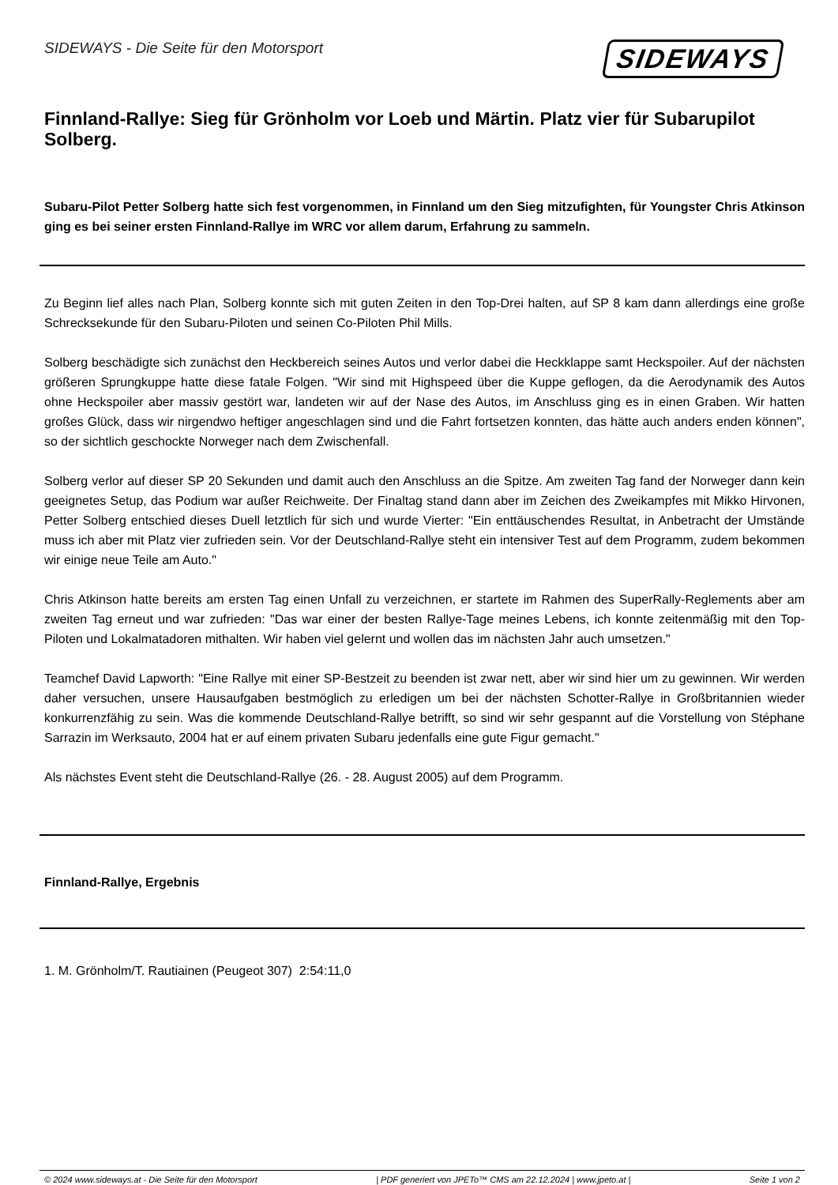SIDEWAYS - Die Seite für den Motorsport
SIDEWAYS
Finnland-Rallye: Sieg für Grönholm vor Loeb und Märtin. Platz vier für Subarupilot Solberg.
Subaru-Pilot Petter Solberg hatte sich fest vorgenommen, in Finnland um den Sieg mitzufighten, für Youngster Chris Atkinson ging es bei seiner ersten Finnland-Rallye im WRC vor allem darum, Erfahrung zu sammeln.
Zu Beginn lief alles nach Plan, Solberg konnte sich mit guten Zeiten in den Top-Drei halten, auf SP 8 kam dann allerdings eine große Schrecksekunde für den Subaru-Piloten und seinen Co-Piloten Phil Mills.
Solberg beschädigte sich zunächst den Heckbereich seines Autos und verlor dabei die Heckklappe samt Heckspoiler. Auf der nächsten größeren Sprungkuppe hatte diese fatale Folgen. "Wir sind mit Highspeed über die Kuppe geflogen, da die Aerodynamik des Autos ohne Heckspoiler aber massiv gestört war, landeten wir auf der Nase des Autos, im Anschluss ging es in einen Graben. Wir hatten großes Glück, dass wir nirgendwo heftiger angeschlagen sind und die Fahrt fortsetzen konnten, das hätte auch anders enden können", so der sichtlich geschockte Norweger nach dem Zwischenfall.
Solberg verlor auf dieser SP 20 Sekunden und damit auch den Anschluss an die Spitze. Am zweiten Tag fand der Norweger dann kein geeignetes Setup, das Podium war außer Reichweite. Der Finaltag stand dann aber im Zeichen des Zweikampfes mit Mikko Hirvonen, Petter Solberg entschied dieses Duell letztlich für sich und wurde Vierter: "Ein enttäuschendes Resultat, in Anbetracht der Umstände muss ich aber mit Platz vier zufrieden sein. Vor der Deutschland-Rallye steht ein intensiver Test auf dem Programm, zudem bekommen wir einige neue Teile am Auto."
Chris Atkinson hatte bereits am ersten Tag einen Unfall zu verzeichnen, er startete im Rahmen des SuperRally-Reglements aber am zweiten Tag erneut und war zufrieden: "Das war einer der besten Rallye-Tage meines Lebens, ich konnte zeitenmäßig mit den Top-Piloten und Lokalmatadoren mithalten. Wir haben viel gelernt und wollen das im nächsten Jahr auch umsetzen."
Teamchef David Lapworth: "Eine Rallye mit einer SP-Bestzeit zu beenden ist zwar nett, aber wir sind hier um zu gewinnen. Wir werden daher versuchen, unsere Hausaufgaben bestmöglich zu erledigen um bei der nächsten Schotter-Rallye in Großbritannien wieder konkurrenzfähig zu sein. Was die kommende Deutschland-Rallye betrifft, so sind wir sehr gespannt auf die Vorstellung von Stéphane Sarrazin im Werksauto, 2004 hat er auf einem privaten Subaru jedenfalls eine gute Figur gemacht."
Als nächstes Event steht die Deutschland-Rallye (26. - 28. August 2005) auf dem Programm.
Finnland-Rallye, Ergebnis
1. M. Grönholm/T. Rautiainen (Peugeot 307) 2:54:11,0
© 2024 www.sideways.at - Die Seite für den Motorsport | PDF generiert von JPETo™ CMS am 22.12.2024 | www.jpeto.at | Seite 1 von 2